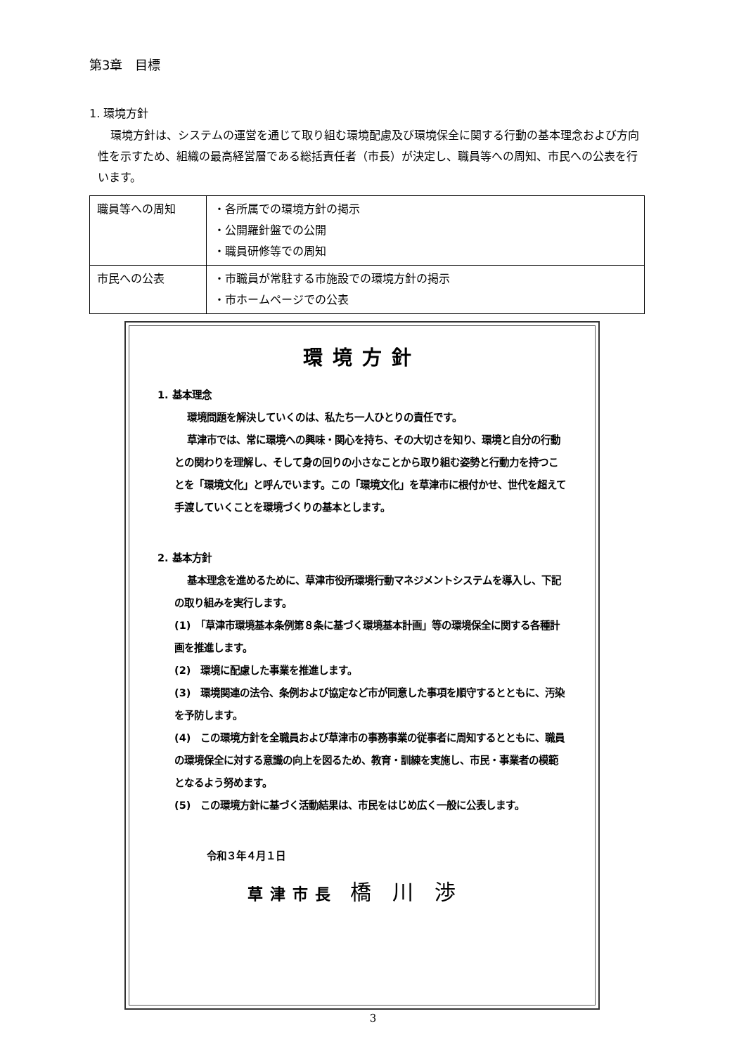第3章　目標
1. 環境方針
環境方針は、システムの運営を通じて取り組む環境配慮及び環境保全に関する行動の基本理念および方向性を示すため、組織の最高経営層である総括責任者（市長）が決定し、職員等への周知、市民への公表を行います。
| 職員等への周知 | ・各所属での環境方針の掲示 ・公開羅針盤での公開 ・職員研修等での周知 |
| 市民への公表 | ・市職員が常駐する市施設での環境方針の掲示 ・市ホームページでの公表 |
環境方針
1. 基本理念
環境問題を解決していくのは、私たち一人ひとりの責任です。
草津市では、常に環境への興味・関心を持ち、その大切さを知り、環境と自分の行動との関わりを理解し、そして身の回りの小さなことから取り組む姿勢と行動力を持つことを「環境文化」と呼んでいます。この「環境文化」を草津市に根付かせ、世代を超えて手渡していくことを環境づくりの基本とします。
2. 基本方針
基本理念を進めるために、草津市役所環境行動マネジメントシステムを導入し、下記の取り組みを実行します。
(1)　「草津市環境基本条例第８条に基づく環境基本計画」等の環境保全に関する各種計画を推進します。
(2)　環境に配慮した事業を推進します。
(3)　環境関連の法令、条例および協定など市が同意した事項を順守するとともに、汚染を予防します。
(4)　この環境方針を全職員および草津市の事務事業の従事者に周知するとともに、職員の環境保全に対する意識の向上を図るため、教育・訓練を実施し、市民・事業者の模範となるよう努めます。
(5)　この環境方針に基づく活動結果は、市民をはじめ広く一般に公表します。
令和３年４月１日
草津市長 橋川渉
3